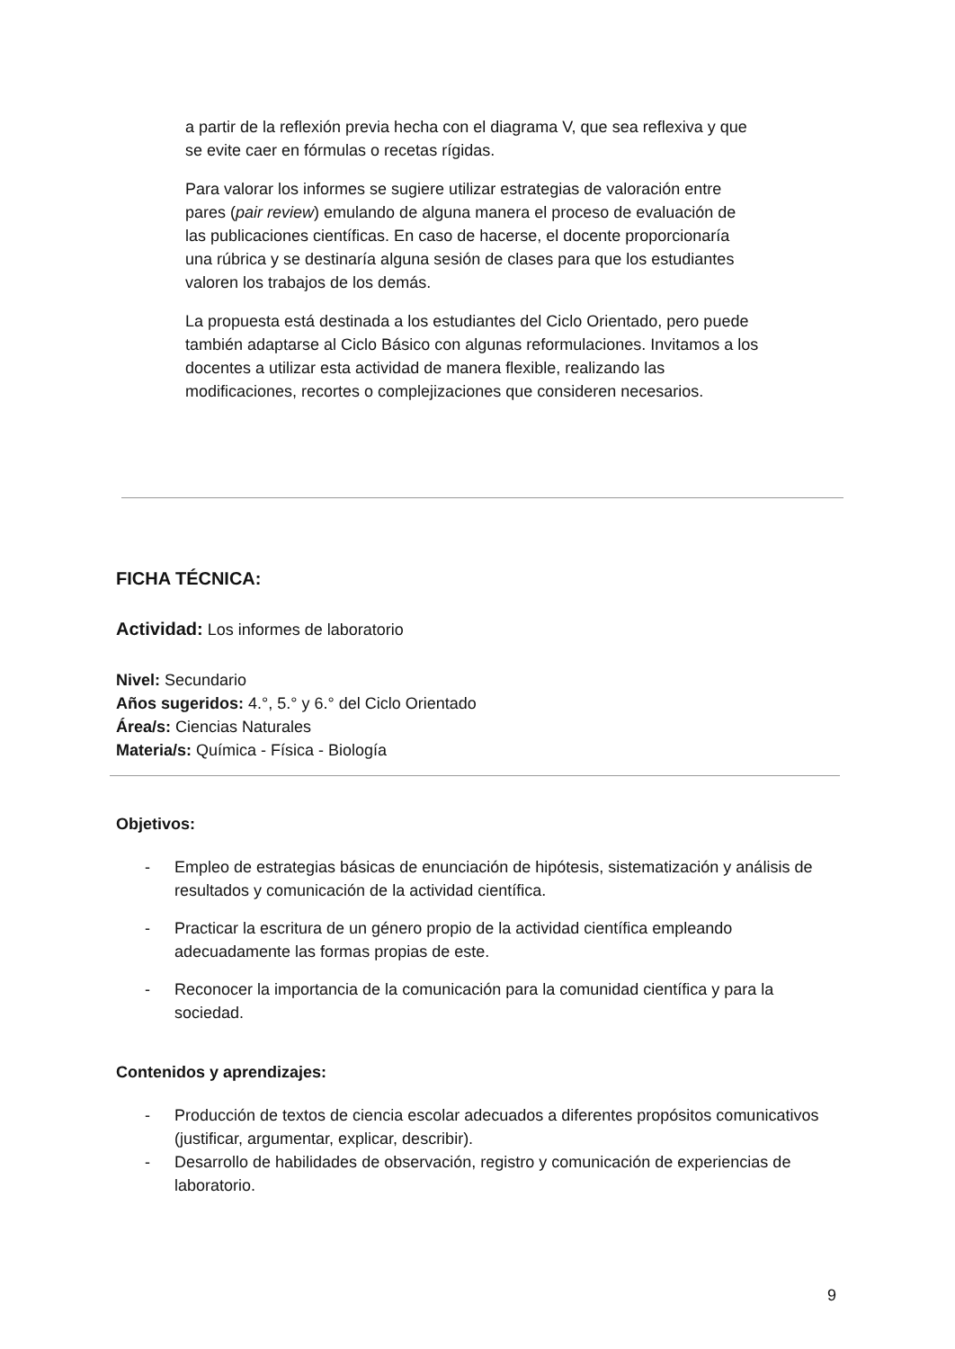a partir de la reflexión previa hecha con el diagrama V, que sea reflexiva y que se evite caer en fórmulas o recetas rígidas.
Para valorar los informes se sugiere utilizar estrategias de valoración entre pares (pair review) emulando de alguna manera el proceso de evaluación de las publicaciones científicas. En caso de hacerse, el docente proporcionaría una rúbrica y se destinaría alguna sesión de clases para que los estudiantes valoren los trabajos de los demás.
La propuesta está destinada a los estudiantes del Ciclo Orientado, pero puede también adaptarse al Ciclo Básico con algunas reformulaciones. Invitamos a los docentes a utilizar esta actividad de manera flexible, realizando las modificaciones, recortes o complejizaciones que consideren necesarios.
FICHA TÉCNICA:
Actividad: Los informes de laboratorio
Nivel: Secundario
Años sugeridos: 4.°, 5.° y 6.° del Ciclo Orientado
Área/s: Ciencias Naturales
Materia/s: Química - Física - Biología
Objetivos:
- Empleo de estrategias básicas de enunciación de hipótesis, sistematización y análisis de resultados y comunicación de la actividad científica.
- Practicar la escritura de un género propio de la actividad científica empleando adecuadamente las formas propias de este.
- Reconocer la importancia de la comunicación para la comunidad científica y para la sociedad.
Contenidos y aprendizajes:
- Producción de textos de ciencia escolar adecuados a diferentes propósitos comunicativos (justificar, argumentar, explicar, describir).
- Desarrollo de habilidades de observación, registro y comunicación de experiencias de laboratorio.
9